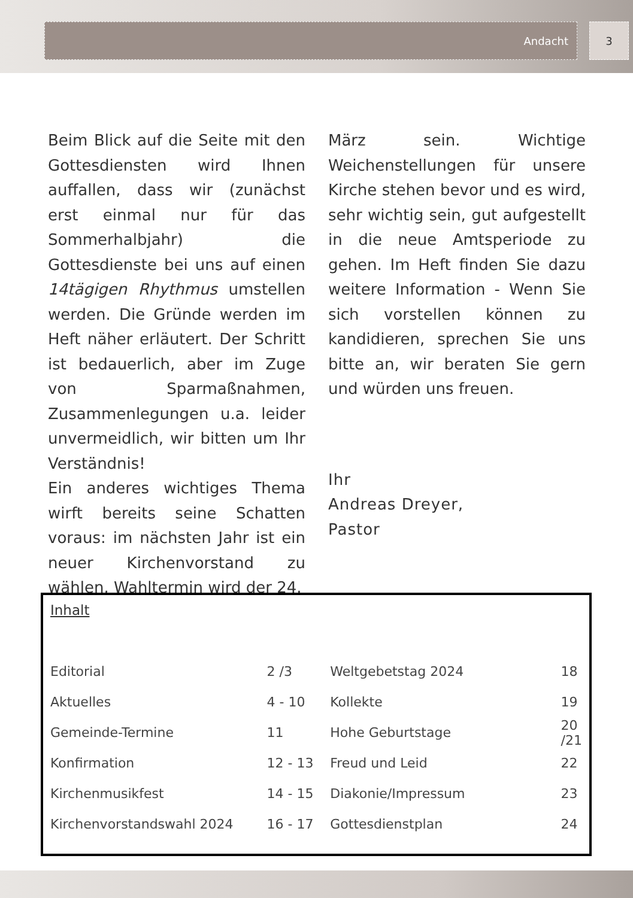Andacht 3
Beim Blick auf die Seite mit den Gottesdiensten wird Ihnen auffallen, dass wir (zunächst erst einmal nur für das Sommerhalbjahr) die Gottesdienste bei uns auf einen 14tägigen Rhythmus umstellen werden. Die Gründe werden im Heft näher erläutert. Der Schritt ist bedauerlich, aber im Zuge von Sparmaßnahmen, Zusammenlegungen u.a. leider unvermeidlich, wir bitten um Ihr Verständnis!
Ein anderes wichtiges Thema wirft bereits seine Schatten voraus: im nächsten Jahr ist ein neuer Kirchenvorstand zu wählen, Wahltermin wird der 24.
März sein. Wichtige Weichenstellungen für unsere Kirche stehen bevor und es wird, sehr wichtig sein, gut aufgestellt in die neue Amtsperiode zu gehen. Im Heft finden Sie dazu weitere Information - Wenn Sie sich vorstellen können zu kandidieren, sprechen Sie uns bitte an, wir beraten Sie gern und würden uns freuen.
Ihr
Andreas Dreyer,
Pastor
Inhalt
| Editorial | 2 /3 | Weltgebetstag 2024 | 18 |
| Aktuelles | 4 - 10 | Kollekte | 19 |
| Gemeinde-Termine | 11 | Hohe Geburtstage | 20 /21 |
| Konfirmation | 12 - 13 | Freud und Leid | 22 |
| Kirchenmusikfest | 14 - 15 | Diakonie/Impressum | 23 |
| Kirchenvorstandswahl 2024 | 16 - 17 | Gottesdienstplan | 24 |